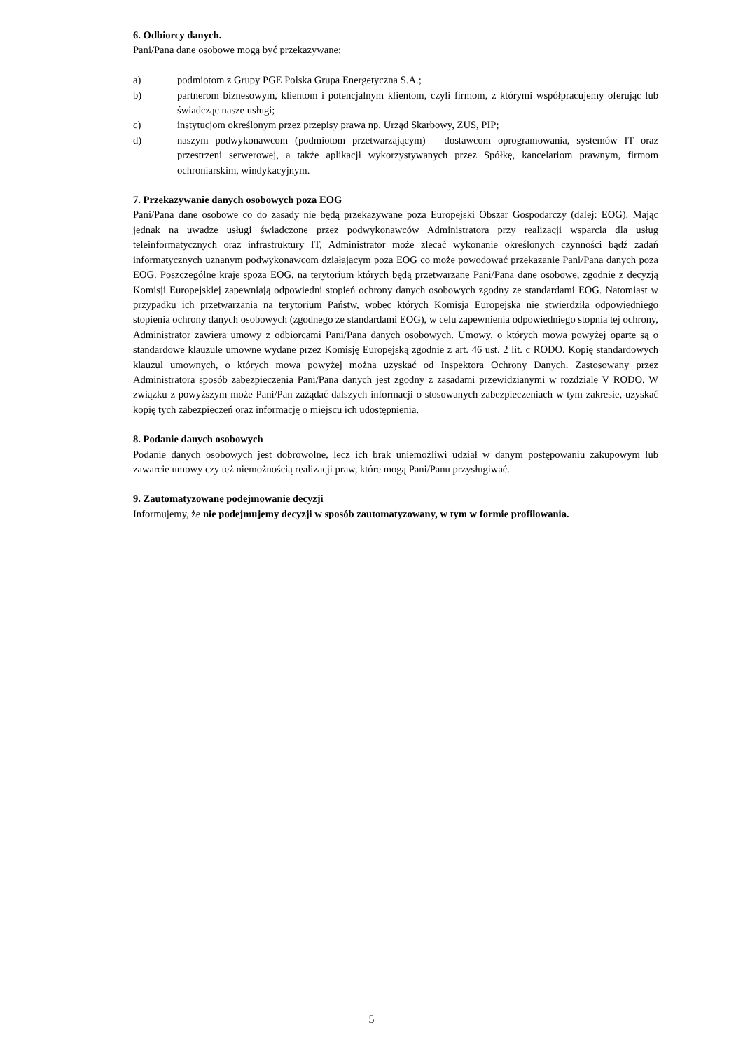6. Odbiorcy danych.
Pani/Pana dane osobowe mogą być przekazywane:
a) podmiotom z Grupy PGE Polska Grupa Energetyczna S.A.;
b) partnerom biznesowym, klientom i potencjalnym klientom, czyli firmom, z którymi współpracujemy oferując lub świadcząc nasze usługi;
c) instytucjom określonym przez przepisy prawa np. Urząd Skarbowy, ZUS, PIP;
d) naszym podwykonawcom (podmiotom przetwarzającym) – dostawcom oprogramowania, systemów IT oraz przestrzeni serwerowej, a także aplikacji wykorzystywanych przez Spółkę, kancelariom prawnym, firmom ochroniarskim, windykacyjnym.
7. Przekazywanie danych osobowych poza EOG
Pani/Pana dane osobowe co do zasady nie będą przekazywane poza Europejski Obszar Gospodarczy (dalej: EOG). Mając jednak na uwadze usługi świadczone przez podwykonawców Administratora przy realizacji wsparcia dla usług teleinformatycznych oraz infrastruktury IT, Administrator może zlecać wykonanie określonych czynności bądź zadań informatycznych uznanym podwykonawcom działającym poza EOG co może powodować przekazanie Pani/Pana danych poza EOG. Poszczególne kraje spoza EOG, na terytorium których będą przetwarzane Pani/Pana dane osobowe, zgodnie z decyzją Komisji Europejskiej zapewniają odpowiedni stopień ochrony danych osobowych zgodny ze standardami EOG. Natomiast w przypadku ich przetwarzania na terytorium Państw, wobec których Komisja Europejska nie stwierdziła odpowiedniego stopienia ochrony danych osobowych (zgodnego ze standardami EOG), w celu zapewnienia odpowiedniego stopnia tej ochrony, Administrator zawiera umowy z odbiorcami Pani/Pana danych osobowych. Umowy, o których mowa powyżej oparte są o standardowe klauzule umowne wydane przez Komisję Europejską zgodnie z art. 46 ust. 2 lit. c RODO. Kopię standardowych klauzul umownych, o których mowa powyżej można uzyskać od Inspektora Ochrony Danych. Zastosowany przez Administratora sposób zabezpieczenia Pani/Pana danych jest zgodny z zasadami przewidzianymi w rozdziale V RODO. W związku z powyższym może Pani/Pan zażądać dalszych informacji o stosowanych zabezpieczeniach w tym zakresie, uzyskać kopię tych zabezpieczeń oraz informację o miejscu ich udostępnienia.
8. Podanie danych osobowych
Podanie danych osobowych jest dobrowolne, lecz ich brak uniemożliwi udział w danym postępowaniu zakupowym lub zawarcie umowy czy też niemożnością realizacji praw, które mogą Pani/Panu przysługiwać.
9. Zautomatyzowane podejmowanie decyzji
Informujemy, że nie podejmujemy decyzji w sposób zautomatyzowany, w tym w formie profilowania.
5